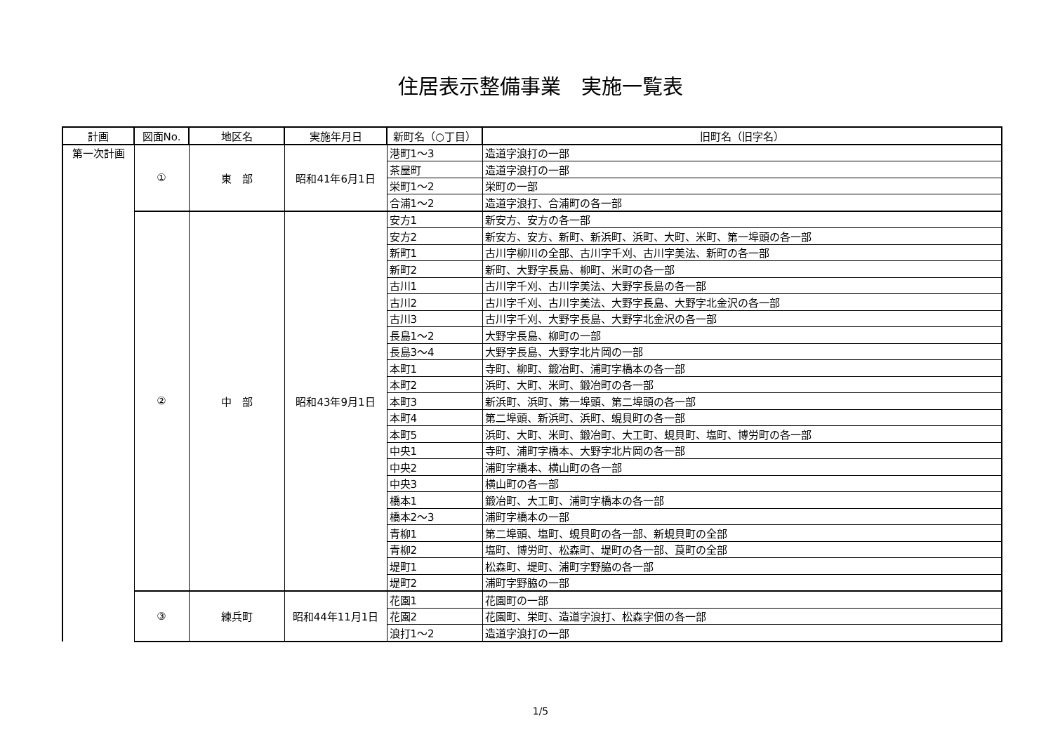住居表示整備事業　実施一覧表
| 計画 | 図面No. | 地区名 | 実施年月日 | 新町名（○丁目） | 旧町名（旧字名） |
| --- | --- | --- | --- | --- | --- |
| 第一次計画 | ① | 東 部 | 昭和41年6月1日 | 港町1～3 | 造道字浪打の一部 |
| | | | | 茶屋町 | 造道字浪打の一部 |
| | | | | 栄町1～2 | 栄町の一部 |
| | | | | 合浦1～2 | 造道字浪打、合浦町の各一部 |
| | ② | 中 部 | 昭和43年9月1日 | 安方1 | 新安方、安方の各一部 |
| | | | | 安方2 | 新安方、安方、新町、新浜町、浜町、大町、米町、第一埠頭の各一部 |
| | | | | 新町1 | 古川字柳川の全部、古川字千刈、古川字美法、新町の各一部 |
| | | | | 新町2 | 新町、大野字長島、柳町、米町の各一部 |
| | | | | 古川1 | 古川字千刈、古川字美法、大野字長島の各一部 |
| | | | | 古川2 | 古川字千刈、古川字美法、大野字長島、大野字北金沢の各一部 |
| | | | | 古川3 | 古川字千刈、大野字長島、大野字北金沢の各一部 |
| | | | | 長島1～2 | 大野字長島、柳町の一部 |
| | | | | 長島3～4 | 大野字長島、大野字北片岡の一部 |
| | | | | 本町1 | 寺町、柳町、鍛冶町、浦町字橋本の各一部 |
| | | | | 本町2 | 浜町、大町、米町、鍛冶町の各一部 |
| | | | | 本町3 | 新浜町、浜町、第一埠頭、第二埠頭の各一部 |
| | | | | 本町4 | 第二埠頭、新浜町、浜町、蜆貝町の各一部 |
| | | | | 本町5 | 浜町、大町、米町、鍛冶町、大工町、蜆貝町、塩町、博労町の各一部 |
| | | | | 中央1 | 寺町、浦町字橋本、大野字北片岡の各一部 |
| | | | | 中央2 | 浦町字橋本、横山町の各一部 |
| | | | | 中央3 | 横山町の各一部 |
| | | | | 橋本1 | 鍛冶町、大工町、浦町字橋本の各一部 |
| | | | | 橋本2～3 | 浦町字橋本の一部 |
| | | | | 青柳1 | 第二埠頭、塩町、蜆貝町の各一部、新蜆貝町の全部 |
| | | | | 青柳2 | 塩町、博労町、松森町、堤町の各一部、莨町の全部 |
| | | | | 堤町1 | 松森町、堤町、浦町字野脇の各一部 |
| | | | | 堤町2 | 浦町字野脇の一部 |
| | ③ | 練兵町 | 昭和44年11月1日 | 花園1 | 花園町の一部 |
| | | | | 花園2 | 花園町、栄町、造道字浪打、松森字佃の各一部 |
| | | | | 浪打1～2 | 造道字浪打の一部 |
1/5